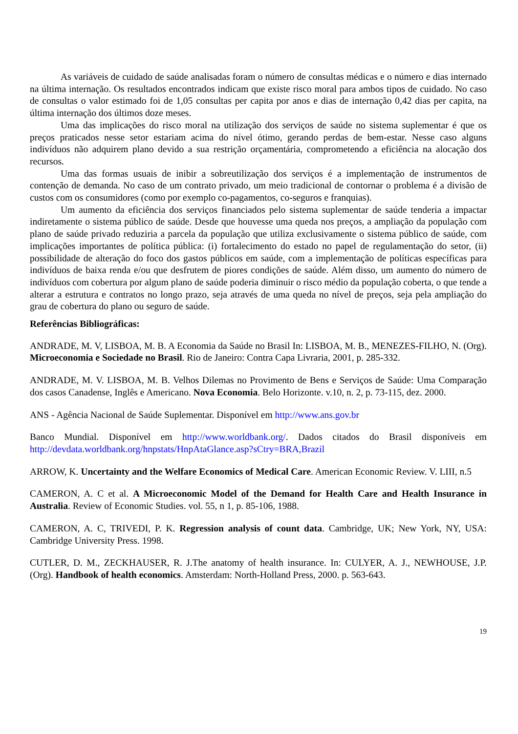As variáveis de cuidado de saúde analisadas foram o número de consultas médicas e o número e dias internado na última internação. Os resultados encontrados indicam que existe risco moral para ambos tipos de cuidado. No caso de consultas o valor estimado foi de 1,05 consultas per capita por anos e dias de internação 0,42 dias per capita, na última internação dos últimos doze meses.
Uma das implicações do risco moral na utilização dos serviços de saúde no sistema suplementar é que os preços praticados nesse setor estariam acima do nível ótimo, gerando perdas de bem-estar. Nesse caso alguns indivíduos não adquirem plano devido a sua restrição orçamentária, comprometendo a eficiência na alocação dos recursos.
Uma das formas usuais de inibir a sobreutilização dos serviços é a implementação de instrumentos de contenção de demanda. No caso de um contrato privado, um meio tradicional de contornar o problema é a divisão de custos com os consumidores (como por exemplo co-pagamentos, co-seguros e franquias).
Um aumento da eficiência dos serviços financiados pelo sistema suplementar de saúde tenderia a impactar indiretamente o sistema público de saúde. Desde que houvesse uma queda nos preços, a ampliação da população com plano de saúde privado reduziria a parcela da população que utiliza exclusivamente o sistema público de saúde, com implicações importantes de política pública: (i) fortalecimento do estado no papel de regulamentação do setor, (ii) possibilidade de alteração do foco dos gastos públicos em saúde, com a implementação de políticas específicas para indivíduos de baixa renda e/ou que desfrutem de piores condições de saúde. Além disso, um aumento do número de indivíduos com cobertura por algum plano de saúde poderia diminuir o risco médio da população coberta, o que tende a alterar a estrutura e contratos no longo prazo, seja através de uma queda no nível de preços, seja pela ampliação do grau de cobertura do plano ou seguro de saúde.
Referências Bibliográficas:
ANDRADE, M. V, LISBOA, M. B. A Economia da Saúde no Brasil In: LISBOA, M. B., MENEZES-FILHO, N. (Org). Microeconomia e Sociedade no Brasil. Rio de Janeiro: Contra Capa Livraria, 2001, p. 285-332.
ANDRADE, M. V. LISBOA, M. B. Velhos Dilemas no Provimento de Bens e Serviços de Saúde: Uma Comparação dos casos Canadense, Inglês e Americano. Nova Economia. Belo Horizonte. v.10, n. 2, p. 73-115, dez. 2000.
ANS - Agência Nacional de Saúde Suplementar. Disponível em http://www.ans.gov.br
Banco Mundial. Disponível em http://www.worldbank.org/. Dados citados do Brasil disponíveis em http://devdata.worldbank.org/hnpstats/HnpAtaGlance.asp?sCtry=BRA,Brazil
ARROW, K. Uncertainty and the Welfare Economics of Medical Care. American Economic Review. V. LIII, n.5
CAMERON, A. C et al. A Microeconomic Model of the Demand for Health Care and Health Insurance in Australia. Review of Economic Studies. vol. 55, n 1, p. 85-106, 1988.
CAMERON, A. C, TRIVEDI, P. K. Regression analysis of count data. Cambridge, UK; New York, NY, USA: Cambridge University Press. 1998.
CUTLER, D. M., ZECKHAUSER, R. J.The anatomy of health insurance. In: CULYER, A. J., NEWHOUSE, J.P. (Org). Handbook of health economics. Amsterdam: North-Holland Press, 2000. p. 563-643.
19